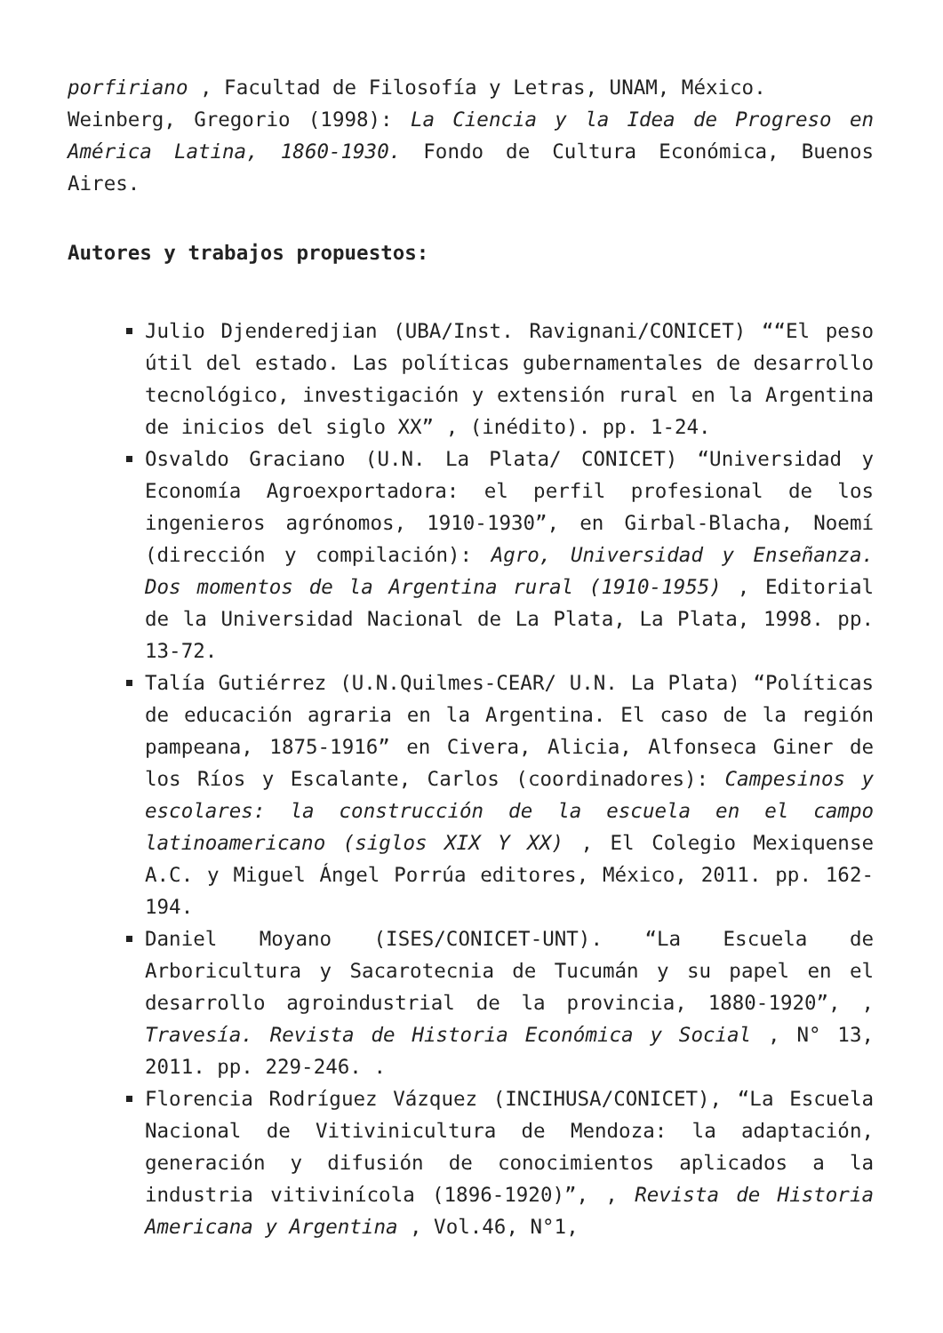porfiriano , Facultad de Filosofía y Letras, UNAM, México.
Weinberg, Gregorio (1998): La Ciencia y la Idea de Progreso en América Latina, 1860-1930. Fondo de Cultura Económica, Buenos Aires.
Autores y trabajos propuestos:
Julio Djenderedjian (UBA/Inst. Ravignani/CONICET) ““El peso útil del estado. Las políticas gubernamentales de desarrollo tecnológico, investigación y extensión rural en la Argentina de inicios del siglo XX” , (inédito). pp. 1-24.
Osvaldo Graciano (U.N. La Plata/ CONICET) “Universidad y Economía Agroexportadora: el perfil profesional de los ingenieros agrónomos, 1910-1930”, en Girbal-Blacha, Noemí (dirección y compilación): Agro, Universidad y Enseñanza. Dos momentos de la Argentina rural (1910-1955) , Editorial de la Universidad Nacional de La Plata, La Plata, 1998. pp. 13-72.
Talía Gutiérrez (U.N.Quilmes-CEAR/ U.N. La Plata) “Políticas de educación agraria en la Argentina. El caso de la región pampeana, 1875-1916” en Civera, Alicia, Alfonseca Giner de los Ríos y Escalante, Carlos (coordinadores): Campesinos y escolares: la construcción de la escuela en el campo latinoamericano (siglos XIX Y XX) , El Colegio Mexiquense A.C. y Miguel Ángel Porrúa editores, México, 2011. pp. 162-194.
Daniel Moyano (ISES/CONICET-UNT). “La Escuela de Arboricultura y Sacarotecnia de Tucumán y su papel en el desarrollo agroindustrial de la provincia, 1880-1920”, , Travesía. Revista de Historia Económica y Social , N° 13, 2011. pp. 229-246. .
Florencia Rodríguez Vázquez (INCIHUSA/CONICET), “La Escuela Nacional de Vitivinicultura de Mendoza: la adaptación, generación y difusión de conocimientos aplicados a la industria vitivinícola (1896-1920)”, , Revista de Historia Americana y Argentina , Vol.46, N°1,